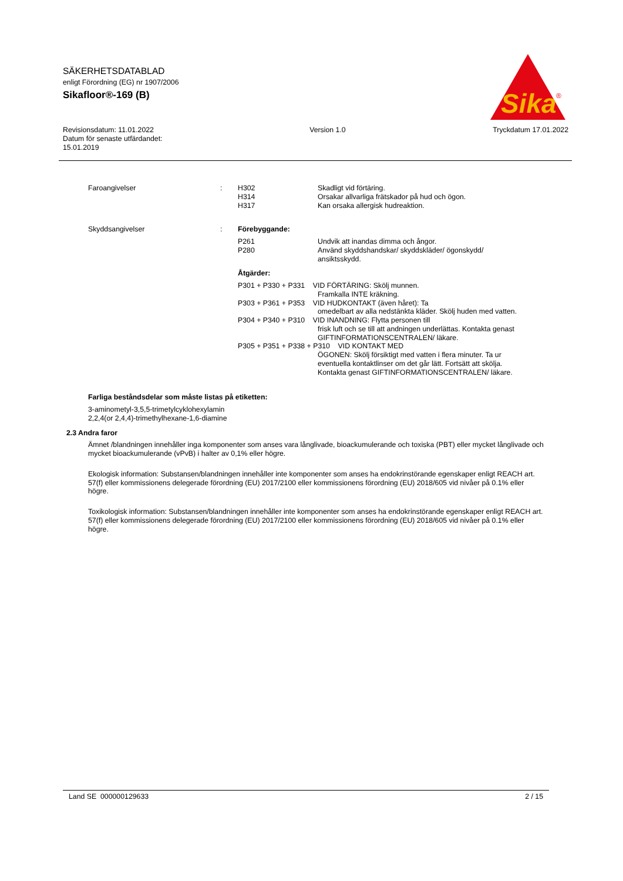SÄKERHETSDATABLAD
enligt Förordning (EG) nr 1907/2006
Sikafloor®-169 (B)
Sika
®
Revisionsdatum: 11.01.2022
Datum för senaste utfärdandet:
15.01.2019
Version 1.0 Tryckdatum 17.01.2022
Faroangivelser : H302 Skadligt vid förtäring.
H314 Orsakar allvarliga frätskador på hud och ögon.
H317 Kan orsaka allergisk hudreaktion.
Skyddsangivelser : Förebyggande:
P261 Undvik att inandas dimma och ångor.
P280 Använd skyddshandskar/ skyddskläder/ ögonskydd/ ansiktsskydd.
Åtgärder:
P301 + P330 + P331 VID FÖRTÄRING: Skölj munnen.
Framkalla INTE kräkning.
P303 + P361 + P353 VID HUDKONTAKT (även håret): Ta
omedelbart av alla nedstänkta kläder. Skölj huden med vatten.
P304 + P340 + P310 VID INANDNING: Flytta personen till
frisk luft och se till att andningen underlättas. Kontakta genast GIFTINFORMATIONSCENTRALEN/ läkare.
P305 + P351 + P338 + P310 VID KONTAKT MED
ÖGONEN: Skölj försiktigt med vatten i flera minuter. Ta ur eventuella kontaktlinser om det går lätt. Fortsätt att skölja. Kontakta genast GIFTINFORMATIONSCENTRALEN/ läkare.
Farliga beståndsdelar som måste listas på etiketten:
3-aminometyl-3,5,5-trimetylcyklohexylamin
2,2,4(or 2,4,4)-trimethylhexane-1,6-diamine
2.3 Andra faror
Ämnet /blandningen innehåller inga komponenter som anses vara långlivade, bioackumulerande och toxiska (PBT) eller mycket långlivade och mycket bioackumulerande (vPvB) i halter av 0,1% eller högre.
Ekologisk information: Substansen/blandningen innehåller inte komponenter som anses ha endokrinstörande egenskaper enligt REACH art. 57(f) eller kommissionens delegerade förordning (EU) 2017/2100 eller kommissionens förordning (EU) 2018/605 vid nivåer på 0.1% eller högre.
Toxikologisk information: Substansen/blandningen innehåller inte komponenter som anses ha endokrinstörande egenskaper enligt REACH art. 57(f) eller kommissionens delegerade förordning (EU) 2017/2100 eller kommissionens förordning (EU) 2018/605 vid nivåer på 0.1% eller högre.
Land SE 000000129633 2 / 15